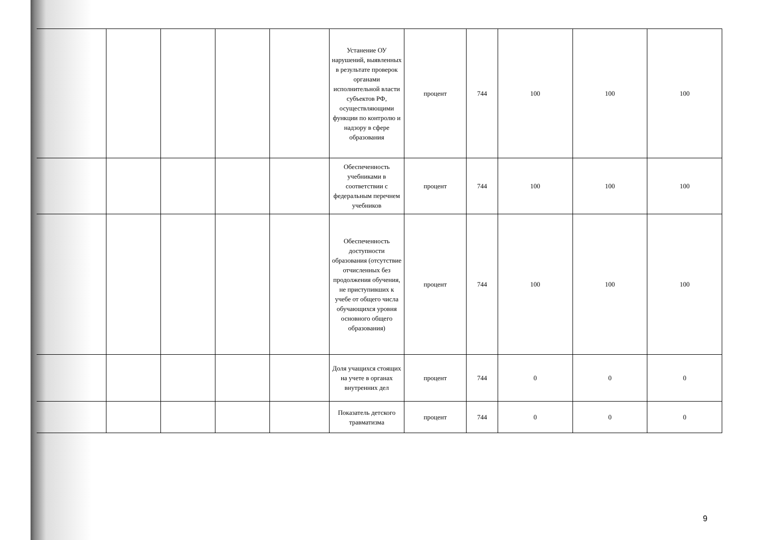| | | | | | Устанение ОУ нарушений, выявленных в результате проверок органами исполнительной власти субъектов РФ, осуществляющими функции по контролю и надзору в сфере образования | процент | 744 | 100 | 100 | 100 |
| | | | | | Обеспеченность учебниками в соответствии с федеральным перечнем учебников | процент | 744 | 100 | 100 | 100 |
| | | | | | Обеспеченность доступности образования (отсутствие отчисленных без продолжения обучения, не приступивших к учебе от общего числа обучающихся уровня основного общего образования) | процент | 744 | 100 | 100 | 100 |
| | | | | | Доля учащихся стоящих на учете в органах внутренних дел | процент | 744 | 0 | 0 | 0 |
| | | | | | Показатель детского травматизма | процент | 744 | 0 | 0 | 0 |
9